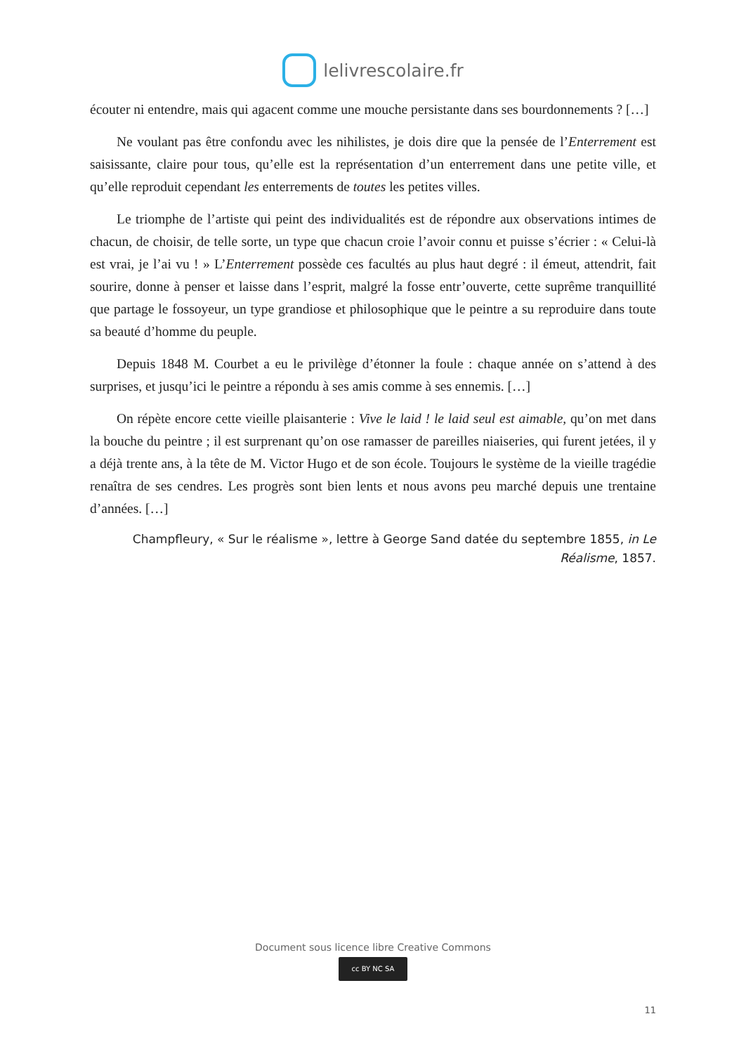lelivrescolaire.fr
écouter ni entendre, mais qui agacent comme une mouche persistante dans ses bourdonnements ? […]
Ne voulant pas être confondu avec les nihilistes, je dois dire que la pensée de l’Enterrement est saisissante, claire pour tous, qu’elle est la représentation d’un enterrement dans une petite ville, et qu’elle reproduit cependant les enterrements de toutes les petites villes.
Le triomphe de l’artiste qui peint des individualités est de répondre aux observations intimes de chacun, de choisir, de telle sorte, un type que chacun croie l’avoir connu et puisse s’écrier : « Celui-là est vrai, je l’ai vu ! » L’Enterrement possède ces facultés au plus haut degré : il émeut, attendrit, fait sourire, donne à penser et laisse dans l’esprit, malgré la fosse entr’ouverte, cette suprême tranquillité que partage le fossoyeur, un type grandiose et philosophique que le peintre a su reproduire dans toute sa beauté d’homme du peuple.
Depuis 1848 M. Courbet a eu le privilège d’étonner la foule : chaque année on s’attend à des surprises, et jusqu’ici le peintre a répondu à ses amis comme à ses ennemis. […]
On répète encore cette vieille plaisanterie : Vive le laid ! le laid seul est aimable, qu’on met dans la bouche du peintre ; il est surprenant qu’on ose ramasser de pareilles niaiseries, qui furent jetées, il y a déjà trente ans, à la tête de M. Victor Hugo et de son école. Toujours le système de la vieille tragédie renaîtra de ses cendres. Les progrès sont bien lents et nous avons peu marché depuis une trentaine d’années. […]
Champfleury, « Sur le réalisme », lettre à George Sand datée du septembre 1855, in Le Réalisme, 1857.
Document sous licence libre Creative Commons
cc BY NC SA
11